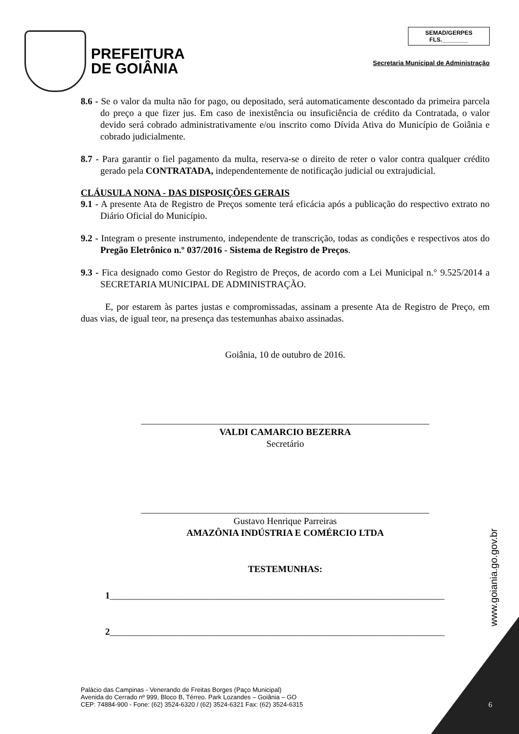PREFEITURA
DE GOIÂNIA
SEMAD/GERPES
FLS.________
Secretaria Municipal de Administração
8.6 - Se o valor da multa não for pago, ou depositado, será automaticamente descontado da primeira parcela do preço a que fizer jus. Em caso de inexistência ou insuficiência de crédito da Contratada, o valor devido será cobrado administrativamente e/ou inscrito como Dívida Ativa do Município de Goiânia e cobrado judicialmente.
8.7 - Para garantir o fiel pagamento da multa, reserva-se o direito de reter o valor contra qualquer crédito gerado pela CONTRATADA, independentemente de notificação judicial ou extrajudicial.
CLÁUSULA NONA - DAS DISPOSIÇÕES GERAIS
9.1 - A presente Ata de Registro de Preços somente terá eficácia após a publicação do respectivo extrato no Diário Oficial do Município.
9.2 - Integram o presente instrumento, independente de transcrição, todas as condições e respectivos atos do Pregão Eletrônico n.º 037/2016 - Sistema de Registro de Preços.
9.3 - Fica designado como Gestor do Registro de Preços, de acordo com a Lei Municipal n.° 9.525/2014 a SECRETARIA MUNICIPAL DE ADMINISTRAÇÃO.
E, por estarem às partes justas e compromissadas, assinam a presente Ata de Registro de Preço, em duas vias, de igual teor, na presença das testemunhas abaixo assinadas.
Goiânia, 10 de outubro de 2016.
______________________________________________________________
VALDI CAMARCIO BEZERRA
Secretário
______________________________________________________________
Gustavo Henrique Parreiras
AMAZÔNIA INDÚSTRIA E COMÉRCIO LTDA
TESTEMUNHAS:
1________________________________________________________________________
2________________________________________________________________________
www.goiania.go.gov.br
Palácio das Campinas - Venerando de Freitas Borges (Paço Municipal)
Avenida do Cerrado nº 999, Bloco B, Térreo. Park Lozandes – Goiânia – GO
CEP: 74884-900 - Fone: (62) 3524-6320 / (62) 3524-6321 Fax: (62) 3524-6315
6